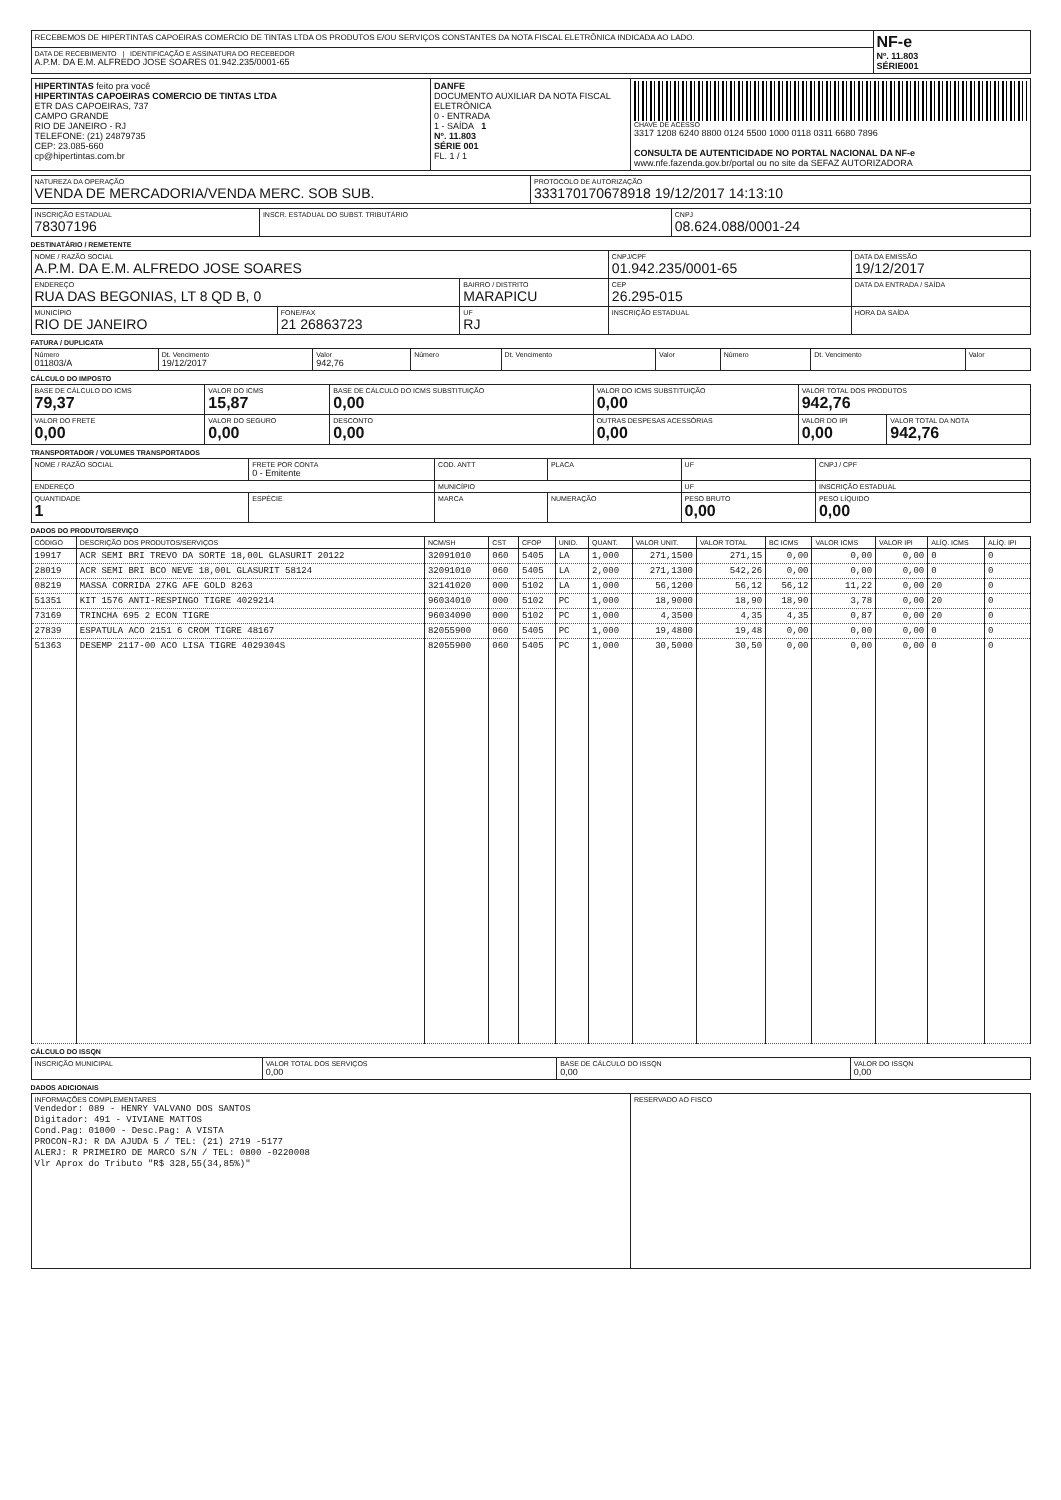| RECEBEMOS DE HIPERTINTAS CAPOEIRAS COMERCIO DE TINTAS LTDA OS PRODUTOS E/OU SERVIÇOS CONSTANTES DA NOTA FISCAL ELETRÔNICA INDICADA AO LADO. | NF-e Nº. 11.803 SÉRIE001 |
| DATA DE RECEBIMENTO / IDENTIFICAÇÃO E ASSINATURA DO RECEBEDOR A.P.M. DA E.M. ALFREDO JOSE SOARES 01.942.235/0001-65 | |
| HIPERTINTAS feito pra você HIPERTINTAS CAPOEIRAS COMERCIO DE TINTAS LTDA ETR DAS CAPOEIRAS, 737 CAMPO GRANDE RIO DE JANEIRO - RJ TELEFONE: (21) 24879735 CEP: 23.085-660 cp@hipertintas.com.br | DANFE DOCUMENTO AUXILIAR DA NOTA FISCAL ELETRÔNICA 0 - ENTRADA 1 - SAÍDA 1 Nº. 11.803 SÉRIE 001 FL. 1 / 1 | CHAVE DE ACESSO 3317 1208 6240 8800 0124 5500 1000 0118 0311 6680 7896 CONSULTA DE AUTENTICIDADE NO PORTAL NACIONAL DA NF-e www.nfe.fazenda.gov.br/portal ou no site da SEFAZ AUTORIZADORA |
| NATUREZA DA OPERAÇÃO VENDA DE MERCADORIA/VENDA MERC. SOB SUB. | PROTOCOLO DE AUTORIZAÇÃO 333170170678918 19/12/2017 14:13:10 |
| INSCRIÇÃO ESTADUAL 78307196 | INSCR. ESTADUAL DO SUBST. TRIBUTÁRIO | CNPJ 08.624.088/0001-24 |
DESTINATÁRIO / REMETENTE
| NOME / RAZÃO SOCIAL A.P.M. DA E.M. ALFREDO JOSE SOARES | | | CNPJ/CPF 01.942.235/0001-65 | DATA DA EMISSÃO 19/12/2017 |
| ENDEREÇO RUA DAS BEGONIAS, LT 8 QD B, 0 | | BAIRRO / DISTRITO MARAPICU | CEP 26.295-015 | DATA DA ENTRADA / SAÍDA |
| MUNICÍPIO RIO DE JANEIRO | FONE/FAX 21 26863723 | UF RJ | INSCRIÇÃO ESTADUAL | HORA DA SAÍDA |
FATURA / DUPLICATA
| Número 011803/A | Dt. Vencimento 19/12/2017 | Valor 942,76 | Número | Dt. Vencimento | Valor | Número | Dt. Vencimento | Valor |
CÁLCULO DO IMPOSTO
| BASE DE CÁLCULO DO ICMS 79,37 | VALOR DO ICMS 15,87 | BASE DE CÁLCULO DO ICMS SUBSTITUIÇÃO 0,00 | VALOR DO ICMS SUBSTITUIÇÃO 0,00 | VALOR TOTAL DOS PRODUTOS 942,76 | |
| VALOR DO FRETE 0,00 | VALOR DO SEGURO 0,00 | DESCONTO 0,00 | OUTRAS DESPESAS ACESSÓRIAS 0,00 | VALOR DO IPI 0,00 | VALOR TOTAL DA NOTA 942,76 |
TRANSPORTADOR / VOLUMES TRANSPORTADOS
| NOME / RAZÃO SOCIAL | FRETE POR CONTA 0 - Emitente | COD. ANTT | PLACA | UF | CNPJ / CPF |
| ENDEREÇO | | MUNICÍPIO | | UF | INSCRIÇÃO ESTADUAL |
| QUANTIDADE 1 | ESPÉCIE | MARCA | NUMERAÇÃO | PESO BRUTO 0,00 | PESO LÍQUIDO 0,00 |
DADOS DO PRODUTO/SERVIÇO
| CÓDIGO | DESCRIÇÃO DOS PRODUTOS/SERVIÇOS | NCM/SH | CST | CFOP | UNID. | QUANT. | VALOR UNIT. | VALOR TOTAL | BC ICMS | VALOR ICMS | VALOR IPI | ALÍQ. ICMS | ALÍQ. IPI |
| --- | --- | --- | --- | --- | --- | --- | --- | --- | --- | --- | --- | --- | --- |
| 19917 | ACR SEMI BRI TREVO DA SORTE 18,00L GLASURIT 20122 | 32091010 | 060 | 5405 | LA | 1,000 | 271,1500 | 271,15 | 0,00 | 0,00 | 0,00 | 0 | 0 |
| 28019 | ACR SEMI BRI BCO NEVE 18,00L GLASURIT 58124 | 32091010 | 060 | 5405 | LA | 2,000 | 271,1300 | 542,26 | 0,00 | 0,00 | 0,00 | 0 | 0 |
| 08219 | MASSA CORRIDA 27KG AFE GOLD 8263 | 32141020 | 000 | 5102 | LA | 1,000 | 56,1200 | 56,12 | 56,12 | 11,22 | 0,00 | 20 | 0 |
| 51351 | KIT 1576 ANTI-RESPINGO TIGRE 4029214 | 96034010 | 000 | 5102 | PC | 1,000 | 18,9000 | 18,90 | 18,90 | 3,78 | 0,00 | 20 | 0 |
| 73169 | TRINCHA 695 2 ECON TIGRE | 96034090 | 000 | 5102 | PC | 1,000 | 4,3500 | 4,35 | 4,35 | 0,87 | 0,00 | 20 | 0 |
| 27839 | ESPATULA ACO 2151 6 CROM TIGRE 48167 | 82055900 | 060 | 5405 | PC | 1,000 | 19,4800 | 19,48 | 0,00 | 0,00 | 0,00 | 0 | 0 |
| 51363 | DESEMP 2117-00 ACO LISA TIGRE 4029304S | 82055900 | 060 | 5405 | PC | 1,000 | 30,5000 | 30,50 | 0,00 | 0,00 | 0,00 | 0 | 0 |
CÁLCULO DO ISSQN
| INSCRIÇÃO MUNICIPAL | VALOR TOTAL DOS SERVIÇOS 0,00 | BASE DE CÁLCULO DO ISSQN 0,00 | VALOR DO ISSQN 0,00 |
DADOS ADICIONAIS
| INFORMAÇÕES COMPLEMENTARES Vendedor: 089 - HENRY VALVANO DOS SANTOS Digitador: 491 - VIVIANE MATTOS Cond.Pag: 01000 - Desc.Pag: A VISTA PROCON-RJ: R DA AJUDA 5 / TEL: (21) 2719 -5177 ALERJ: R PRIMEIRO DE MARCO S/N / TEL: 0800 -0220008 Vlr Aprox do Tributo "R$ 328,55(34,85%)" | RESERVADO AO FISCO |